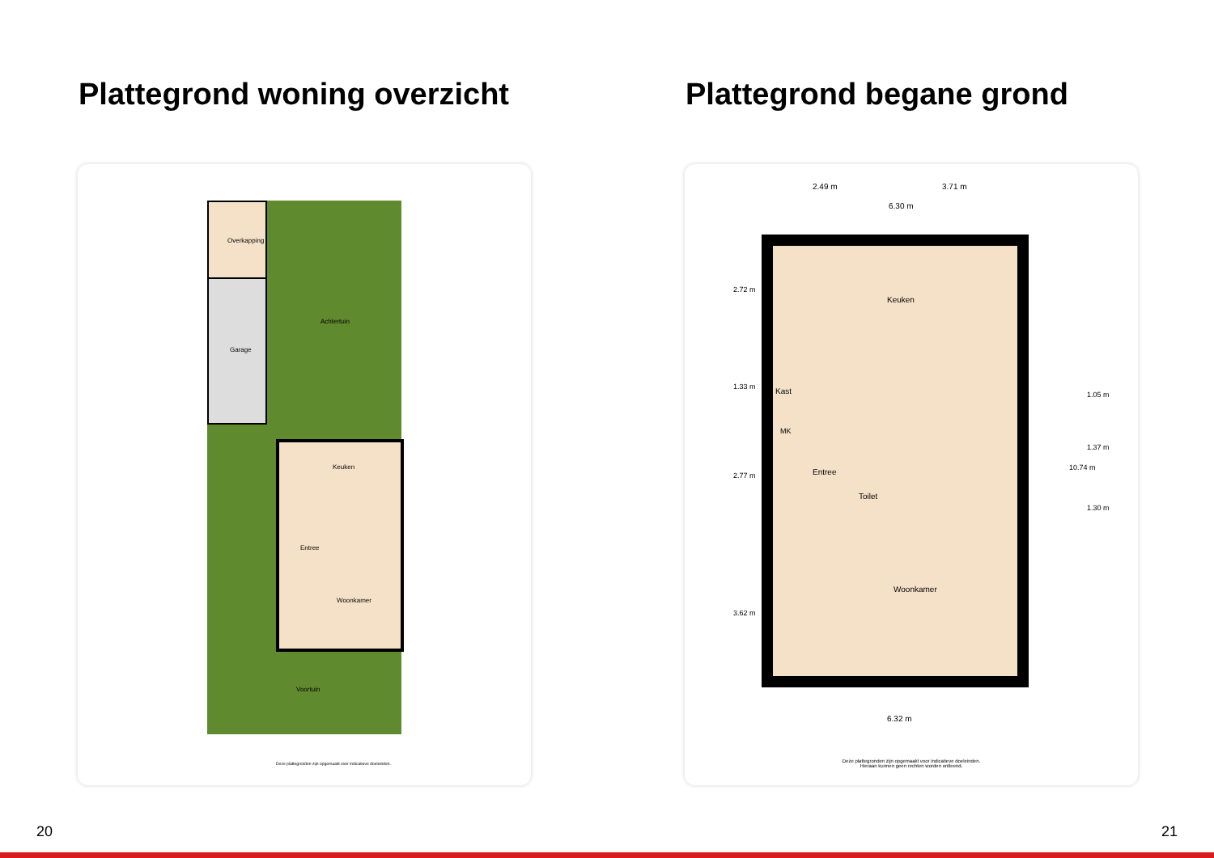Plattegrond woning overzicht
Overkapping
Garage
Achtertuin
Keuken
Entree
Woonkamer
Voortuin
Deze plattegronden zijn opgemaakt voor indicatieve doeleinden.
20
Plattegrond begane grond
2.49 m 3.71 m
6.30 m
Keuken
Kast
MK
Entree
Toilet
Woonkamer
6.32 m
2.72 m
1.33 m
2.77 m
3.62 m
10.74 m
1.05 m
1.37 m
1.30 m
Deze plattegronden zijn opgemaakt voor indicatieve doeleinden.
Hieraan kunnen geen rechten worden ontleend.
21